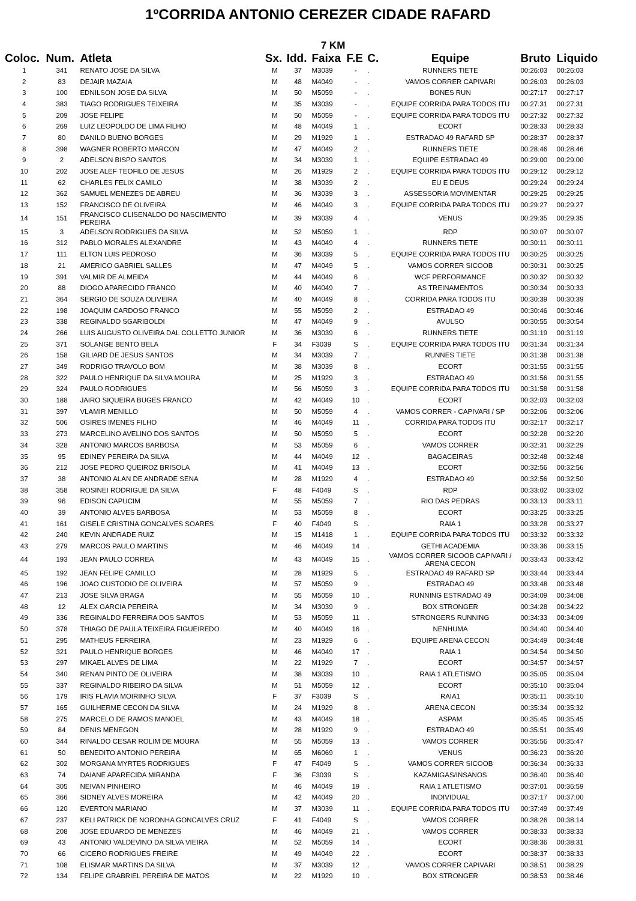1ºCORRIDA ANTONIO CEREZER CIDADE RAFARD
7 KM
| Coloc. | Num. | Atleta | Sx. | Idd. | Faixa | F.E | C. | Equipe | Bruto | Liquido |
| --- | --- | --- | --- | --- | --- | --- | --- | --- | --- | --- |
| 1 | 341 | RENATO JOSE DA SILVA | M | 37 | M3039 | - | . | RUNNERS TIETE | 00:26:03 | 00:26:03 |
| 2 | 83 | DEJAIR MAZAIA | M | 48 | M4049 | - | . | VAMOS CORRER CAPIVARI | 00:26:03 | 00:26:03 |
| 3 | 100 | EDNILSON JOSE DA SILVA | M | 50 | M5059 | - | . | BONES RUN | 00:27:17 | 00:27:17 |
| 4 | 383 | TIAGO RODRIGUES TEIXEIRA | M | 35 | M3039 | - | . | EQUIPE CORRIDA PARA TODOS ITU | 00:27:31 | 00:27:31 |
| 5 | 209 | JOSE FELIPE | M | 50 | M5059 | - | . | EQUIPE CORRIDA PARA TODOS ITU | 00:27:32 | 00:27:32 |
| 6 | 269 | LUIZ LEOPOLDO DE LIMA FILHO | M | 48 | M4049 | 1 | . | ECORT | 00:28:33 | 00:28:33 |
| 7 | 80 | DANILO BUENO BORGES | M | 29 | M1929 | 1 | . | ESTRADAO 49 RAFARD SP | 00:28:37 | 00:28:37 |
| 8 | 398 | WAGNER ROBERTO MARCON | M | 47 | M4049 | 2 | . | RUNNERS TIETE | 00:28:46 | 00:28:46 |
| 9 | 2 | ADELSON BISPO SANTOS | M | 34 | M3039 | 1 | . | EQUIPE ESTRADAO 49 | 00:29:00 | 00:29:00 |
| 10 | 202 | JOSE ALEF TEOFILO DE JESUS | M | 26 | M1929 | 2 | . | EQUIPE CORRIDA PARA TODOS ITU | 00:29:12 | 00:29:12 |
| 11 | 62 | CHARLES FELIX CAMILO | M | 38 | M3039 | 2 | . | EU E DEUS | 00:29:24 | 00:29:24 |
| 12 | 362 | SAMUEL MENEZES DE ABREU | M | 36 | M3039 | 3 | . | ASSESSORIA MOVIMENTAR | 00:29:25 | 00:29:25 |
| 13 | 152 | FRANCISCO DE OLIVEIRA | M | 46 | M4049 | 3 | . | EQUIPE CORRIDA PARA TODOS ITU | 00:29:27 | 00:29:27 |
| 14 | 151 | FRANCISCO CLISENALDO DO NASCIMENTO PEREIRA | M | 39 | M3039 | 4 | . | VENUS | 00:29:35 | 00:29:35 |
| 15 | 3 | ADELSON RODRIGUES DA SILVA | M | 52 | M5059 | 1 | . | RDP | 00:30:07 | 00:30:07 |
| 16 | 312 | PABLO MORALES ALEXANDRE | M | 43 | M4049 | 4 | . | RUNNERS TIETE | 00:30:11 | 00:30:11 |
| 17 | 111 | ELTON LUIS PEDROSO | M | 36 | M3039 | 5 | . | EQUIPE CORRIDA PARA TODOS ITU | 00:30:25 | 00:30:25 |
| 18 | 21 | AMERICO GABRIEL SALLES | M | 47 | M4049 | 5 | . | VAMOS CORRER SICOOB | 00:30:31 | 00:30:25 |
| 19 | 391 | VALMIR DE ALMEIDA | M | 44 | M4049 | 6 | . | WCF PERFORMANCE | 00:30:32 | 00:30:32 |
| 20 | 88 | DIOGO APARECIDO FRANCO | M | 40 | M4049 | 7 | . | AS TREINAMENTOS | 00:30:34 | 00:30:33 |
| 21 | 364 | SERGIO DE SOUZA OLIVEIRA | M | 40 | M4049 | 8 | . | CORRIDA PARA TODOS ITU | 00:30:39 | 00:30:39 |
| 22 | 198 | JOAQUIM CARDOSO FRANCO | M | 55 | M5059 | 2 | . | ESTRADAO 49 | 00:30:46 | 00:30:46 |
| 23 | 338 | REGINALDO SGARIBOLDI | M | 47 | M4049 | 9 | . | AVULSO | 00:30:55 | 00:30:54 |
| 24 | 266 | LUIS AUGUSTO OLIVEIRA DAL COLLETTO JUNIOR | M | 36 | M3039 | 6 | . | RUNNERS TIETE | 00:31:19 | 00:31:19 |
| 25 | 371 | SOLANGE BENTO BELA | F | 34 | F3039 | S | . | EQUIPE CORRIDA PARA TODOS ITU | 00:31:34 | 00:31:34 |
| 26 | 158 | GILIARD DE JESUS SANTOS | M | 34 | M3039 | 7 | . | RUNNES TIETE | 00:31:38 | 00:31:38 |
| 27 | 349 | RODRIGO TRAVOLO BOM | M | 38 | M3039 | 8 | . | ECORT | 00:31:55 | 00:31:55 |
| 28 | 322 | PAULO HENRIQUE DA SILVA MOURA | M | 25 | M1929 | 3 | . | ESTRADAO 49 | 00:31:56 | 00:31:55 |
| 29 | 324 | PAULO RODRIGUES | M | 56 | M5059 | 3 | . | EQUIPE CORRIDA PARA TODOS ITU | 00:31:58 | 00:31:58 |
| 30 | 188 | JAIRO SIQUEIRA BUGES FRANCO | M | 42 | M4049 | 10 | . | ECORT | 00:32:03 | 00:32:03 |
| 31 | 397 | VLAMIR MENILLO | M | 50 | M5059 | 4 | . | VAMOS CORRER - CAPIVARI / SP | 00:32:06 | 00:32:06 |
| 32 | 506 | OSIRES IMENES FILHO | M | 46 | M4049 | 11 | . | CORRIDA PARA TODOS ITU | 00:32:17 | 00:32:17 |
| 33 | 273 | MARCELINO AVELINO DOS SANTOS | M | 50 | M5059 | 5 | . | ECORT | 00:32:28 | 00:32:20 |
| 34 | 328 | ANTONIO MARCOS BARBOSA | M | 53 | M5059 | 6 | . | VAMOS CORRER | 00:32:31 | 00:32:29 |
| 35 | 95 | EDINEY PEREIRA DA SILVA | M | 44 | M4049 | 12 | . | BAGACEIRAS | 00:32:48 | 00:32:48 |
| 36 | 212 | JOSE PEDRO QUEIROZ BRISOLA | M | 41 | M4049 | 13 | . | ECORT | 00:32:56 | 00:32:56 |
| 37 | 38 | ANTONIO ALAN DE ANDRADE SENA | M | 28 | M1929 | 4 | . | ESTRADAO 49 | 00:32:56 | 00:32:50 |
| 38 | 358 | ROSINEI RODRIGUE DA SILVA | F | 48 | F4049 | S | . | RDP | 00:33:02 | 00:33:02 |
| 39 | 96 | EDISON CAPUCIM | M | 55 | M5059 | 7 | . | RIO DAS PEDRAS | 00:33:13 | 00:33:11 |
| 40 | 39 | ANTONIO ALVES BARBOSA | M | 53 | M5059 | 8 | . | ECORT | 00:33:25 | 00:33:25 |
| 41 | 161 | GISELE CRISTINA GONCALVES SOARES | F | 40 | F4049 | S | . | RAIA 1 | 00:33:28 | 00:33:27 |
| 42 | 240 | KEVIN ANDRADE RUIZ | M | 15 | M1418 | 1 | . | EQUIPE CORRIDA PARA TODOS ITU | 00:33:32 | 00:33:32 |
| 43 | 279 | MARCOS PAULO MARTINS | M | 46 | M4049 | 14 | . | GETHI ACADEMIA | 00:33:36 | 00:33:15 |
| 44 | 193 | JEAN PAULO CORREA | M | 43 | M4049 | 15 | . | VAMOS CORRER SICOOB CAPIVARI / ARENA CECON | 00:33:43 | 00:33:42 |
| 45 | 192 | JEAN FELIPE CAMILLO | M | 28 | M1929 | 5 | . | ESTRADAO 49 RAFARD SP | 00:33:44 | 00:33:44 |
| 46 | 196 | JOAO CUSTODIO DE OLIVEIRA | M | 57 | M5059 | 9 | . | ESTRADAO 49 | 00:33:48 | 00:33:48 |
| 47 | 213 | JOSE SILVA BRAGA | M | 55 | M5059 | 10 | . | RUNNING ESTRADAO 49 | 00:34:09 | 00:34:08 |
| 48 | 12 | ALEX GARCIA PEREIRA | M | 34 | M3039 | 9 | . | BOX STRONGER | 00:34:28 | 00:34:22 |
| 49 | 336 | REGINALDO FERREIRA DOS SANTOS | M | 53 | M5059 | 11 | . | STRONGERS RUNNING | 00:34:33 | 00:34:09 |
| 50 | 378 | THIAGO DE PAULA TEIXEIRA FIGUEIREDO | M | 40 | M4049 | 16 | . | NENHUMA | 00:34:40 | 00:34:40 |
| 51 | 295 | MATHEUS FERREIRA | M | 23 | M1929 | 6 | . | EQUIPE ARENA CECON | 00:34:49 | 00:34:48 |
| 52 | 321 | PAULO HENRIQUE BORGES | M | 46 | M4049 | 17 | . | RAIA 1 | 00:34:54 | 00:34:50 |
| 53 | 297 | MIKAEL ALVES DE LIMA | M | 22 | M1929 | 7 | . | ECORT | 00:34:57 | 00:34:57 |
| 54 | 340 | RENAN PINTO DE OLIVEIRA | M | 38 | M3039 | 10 | . | RAIA 1 ATLETISMO | 00:35:05 | 00:35:04 |
| 55 | 337 | REGINALDO RIBEIRO DA SILVA | M | 51 | M5059 | 12 | . | ECORT | 00:35:10 | 00:35:04 |
| 56 | 179 | IRIS FLAVIA MOIRINHO SILVA | F | 37 | F3039 | S | . | RAIA1 | 00:35:11 | 00:35:10 |
| 57 | 165 | GUILHERME CECON DA SILVA | M | 24 | M1929 | 8 | . | ARENA CECON | 00:35:34 | 00:35:32 |
| 58 | 275 | MARCELO DE RAMOS MANOEL | M | 43 | M4049 | 18 | . | ASPAM | 00:35:45 | 00:35:45 |
| 59 | 84 | DENIS MENEGON | M | 28 | M1929 | 9 | . | ESTRADAO 49 | 00:35:51 | 00:35:49 |
| 60 | 344 | RINALDO CESAR ROLIM DE MOURA | M | 55 | M5059 | 13 | . | VAMOS CORRER | 00:35:56 | 00:35:47 |
| 61 | 50 | BENEDITO ANTONIO PEREIRA | M | 65 | M6069 | 1 | . | VENUS | 00:36:23 | 00:36:20 |
| 62 | 302 | MORGANA MYRTES RODRIGUES | F | 47 | F4049 | S | . | VAMOS CORRER SICOOB | 00:36:34 | 00:36:33 |
| 63 | 74 | DAIANE APARECIDA MIRANDA | F | 36 | F3039 | S | . | KAZAMIGAS/INSANOS | 00:36:40 | 00:36:40 |
| 64 | 305 | NEIVAN PINHEIRO | M | 46 | M4049 | 19 | . | RAIA 1 ATLETISMO | 00:37:01 | 00:36:59 |
| 65 | 366 | SIDNEY ALVES MOREIRA | M | 42 | M4049 | 20 | . | INDIVIDUAL | 00:37:17 | 00:37:00 |
| 66 | 120 | EVERTON MARIANO | M | 37 | M3039 | 11 | . | EQUIPE CORRIDA PARA TODOS ITU | 00:37:49 | 00:37:49 |
| 67 | 237 | KELI PATRICK DE NORONHA GONCALVES CRUZ | F | 41 | F4049 | S | . | VAMOS CORRER | 00:38:26 | 00:38:14 |
| 68 | 208 | JOSE EDUARDO DE MENEZES | M | 46 | M4049 | 21 | . | VAMOS CORRER | 00:38:33 | 00:38:33 |
| 69 | 43 | ANTONIO VALDEVINO DA SILVA VIEIRA | M | 52 | M5059 | 14 | . | ECORT | 00:38:36 | 00:38:31 |
| 70 | 66 | CICERO RODRIGUES FREIRE | M | 49 | M4049 | 22 | . | ECORT | 00:38:37 | 00:38:33 |
| 71 | 108 | ELISMAR MARTINS DA SILVA | M | 37 | M3039 | 12 | . | VAMOS CORRER CAPIVARI | 00:38:51 | 00:38:29 |
| 72 | 134 | FELIPE GRABRIEL PEREIRA DE MATOS | M | 22 | M1929 | 10 | . | BOX STRONGER | 00:38:53 | 00:38:46 |